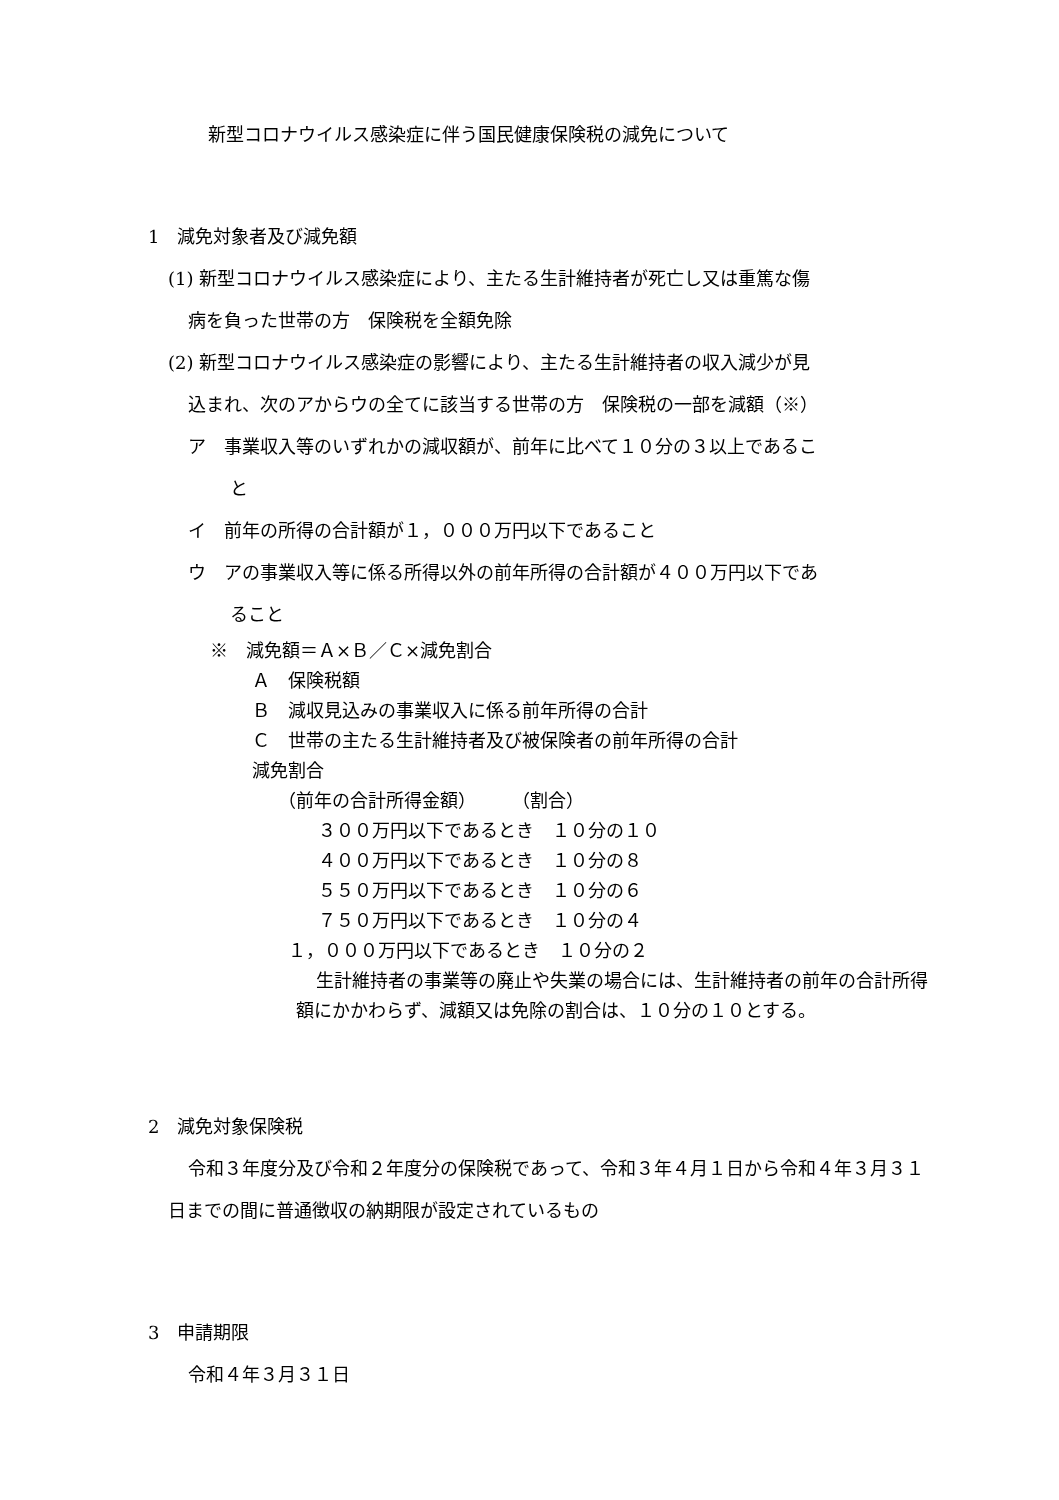新型コロナウイルス感染症に伴う国民健康保険税の減免について
1　減免対象者及び減免額
(1) 新型コロナウイルス感染症により、主たる生計維持者が死亡し又は重篤な傷
病を負った世帯の方　保険税を全額免除
(2) 新型コロナウイルス感染症の影響により、主たる生計維持者の収入減少が見
込まれ、次のアからウの全てに該当する世帯の方　保険税の一部を減額（※）
ア　事業収入等のいずれかの減収額が、前年に比べて１０分の３以上であるこ
と
イ　前年の所得の合計額が１，０００万円以下であること
ウ　アの事業収入等に係る所得以外の前年所得の合計額が４００万円以下であ
ること
※　減免額＝Ａ×Ｂ／Ｃ×減免割合
Ａ　保険税額
Ｂ　減収見込みの事業収入に係る前年所得の合計
Ｃ　世帯の主たる生計維持者及び被保険者の前年所得の合計
減免割合
（前年の合計所得金額）　　　（割合）
３００万円以下であるとき　１０分の１０
４００万円以下であるとき　１０分の８
５５０万円以下であるとき　１０分の６
７５０万円以下であるとき　１０分の４
１，０００万円以下であるとき　１０分の２
生計維持者の事業等の廃止や失業の場合には、生計維持者の前年の合計所得額にかかわらず、減額又は免除の割合は、１０分の１０とする。
2　減免対象保険税
令和３年度分及び令和２年度分の保険税であって、令和３年４月１日から令和４年３月３１日までの間に普通徴収の納期限が設定されているもの
3　申請期限
令和４年３月３１日